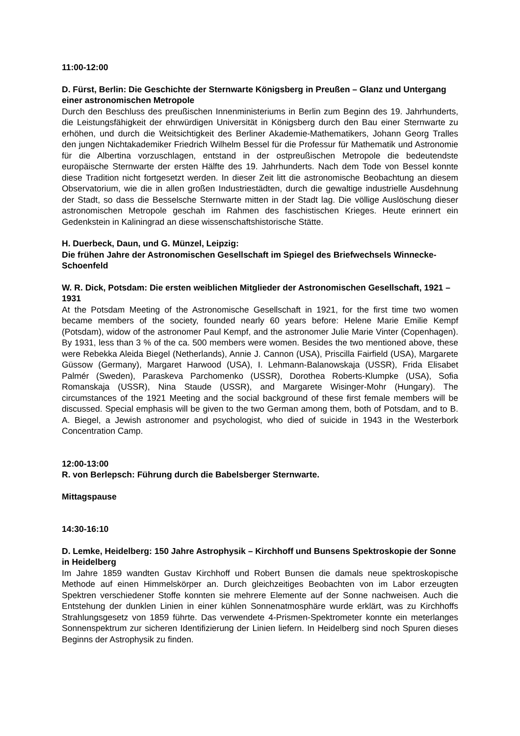11:00-12:00
D. Fürst, Berlin: Die Geschichte der Sternwarte Königsberg in Preußen – Glanz und Untergang einer astronomischen Metropole
Durch den Beschluss des preußischen Innenministeriums in Berlin zum Beginn des 19. Jahrhunderts, die Leistungsfähigkeit der ehrwürdigen Universität in Königsberg durch den Bau einer Sternwarte zu erhöhen, und durch die Weitsichtigkeit des Berliner Akademie-Mathematikers, Johann Georg Tralles den jungen Nichtakademiker Friedrich Wilhelm Bessel für die Professur für Mathematik und Astronomie für die Albertina vorzuschlagen, entstand in der ostpreußischen Metropole die bedeutendste europäische Sternwarte der ersten Hälfte des 19. Jahrhunderts. Nach dem Tode von Bessel konnte diese Tradition nicht fortgesetzt werden. In dieser Zeit litt die astronomische Beobachtung an diesem Observatorium, wie die in allen großen Industriestädten, durch die gewaltige industrielle Ausdehnung der Stadt, so dass die Besselsche Sternwarte mitten in der Stadt lag. Die völlige Auslöschung dieser astronomischen Metropole geschah im Rahmen des faschistischen Krieges. Heute erinnert ein Gedenkstein in Kaliningrad an diese wissenschaftshistorische Stätte.
H. Duerbeck, Daun, und G. Münzel, Leipzig:
Die frühen Jahre der Astronomischen Gesellschaft im Spiegel des Briefwechsels Winnecke-Schoenfeld
W. R. Dick, Potsdam: Die ersten weiblichen Mitglieder der Astronomischen Gesellschaft, 1921 – 1931
At the Potsdam Meeting of the Astronomische Gesellschaft in 1921, for the first time two women became members of the society, founded nearly 60 years before: Helene Marie Emilie Kempf (Potsdam), widow of the astronomer Paul Kempf, and the astronomer Julie Marie Vinter (Copenhagen). By 1931, less than 3 % of the ca. 500 members were women. Besides the two mentioned above, these were Rebekka Aleida Biegel (Netherlands), Annie J. Cannon (USA), Priscilla Fairfield (USA), Margarete Güssow (Germany), Margaret Harwood (USA), I. Lehmann-Balanowskaja (USSR), Frida Elisabet Palmér (Sweden), Paraskeva Parchomenko (USSR), Dorothea Roberts-Klumpke (USA), Sofia Romanskaja (USSR), Nina Staude (USSR), and Margarete Wisinger-Mohr (Hungary). The circumstances of the 1921 Meeting and the social background of these first female members will be discussed. Special emphasis will be given to the two German among them, both of Potsdam, and to B. A. Biegel, a Jewish astronomer and psychologist, who died of suicide in 1943 in the Westerbork Concentration Camp.
12:00-13:00
R. von Berlepsch: Führung durch die Babelsberger Sternwarte.
Mittagspause
14:30-16:10
D. Lemke, Heidelberg: 150 Jahre Astrophysik – Kirchhoff und Bunsens Spektroskopie der Sonne in Heidelberg
Im Jahre 1859 wandten Gustav Kirchhoff und Robert Bunsen die damals neue spektroskopische Methode auf einen Himmelskörper an. Durch gleichzeitiges Beobachten von im Labor erzeugten Spektren verschiedener Stoffe konnten sie mehrere Elemente auf der Sonne nachweisen. Auch die Entstehung der dunklen Linien in einer kühlen Sonnenatmosphäre wurde erklärt, was zu Kirchhoffs Strahlungsgesetz von 1859 führte. Das verwendete 4-Prismen-Spektrometer konnte ein meterlanges Sonnenspektrum zur sicheren Identifizierung der Linien liefern. In Heidelberg sind noch Spuren dieses Beginns der Astrophysik zu finden.